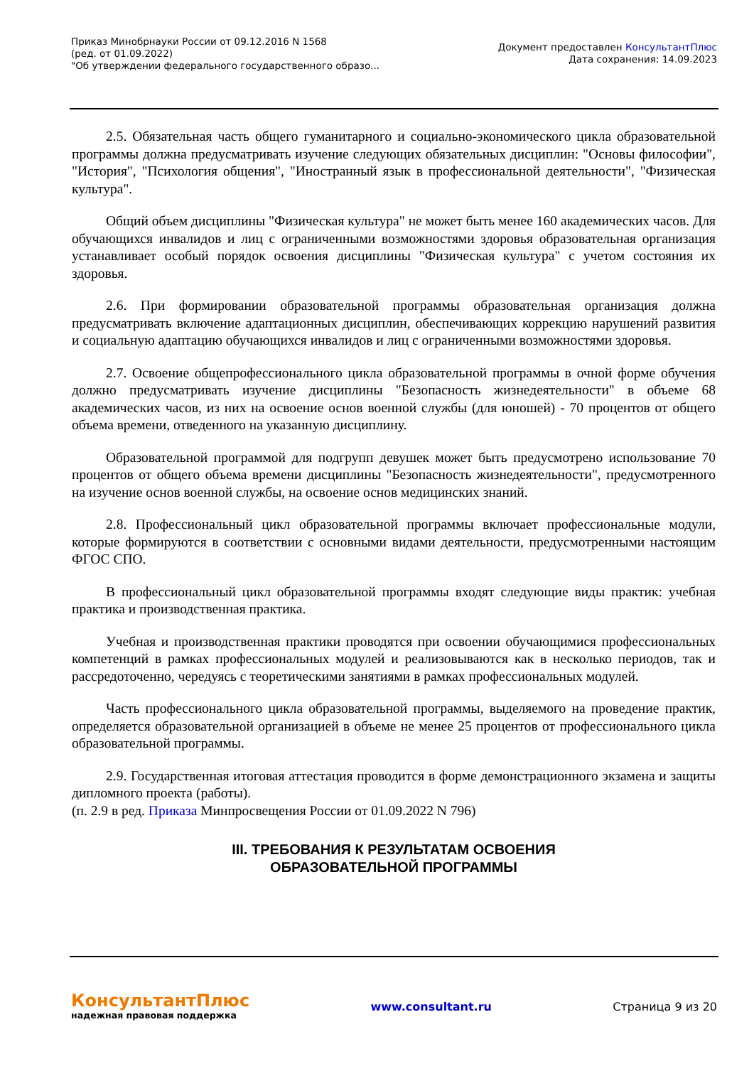Приказ Минобрнауки России от 09.12.2016 N 1568
(ред. от 01.09.2022)
"Об утверждении федерального государственного образо...
Документ предоставлен КонсультантПлюс
Дата сохранения: 14.09.2023
2.5. Обязательная часть общего гуманитарного и социально-экономического цикла образовательной программы должна предусматривать изучение следующих обязательных дисциплин: "Основы философии", "История", "Психология общения", "Иностранный язык в профессиональной деятельности", "Физическая культура".
Общий объем дисциплины "Физическая культура" не может быть менее 160 академических часов. Для обучающихся инвалидов и лиц с ограниченными возможностями здоровья образовательная организация устанавливает особый порядок освоения дисциплины "Физическая культура" с учетом состояния их здоровья.
2.6. При формировании образовательной программы образовательная организация должна предусматривать включение адаптационных дисциплин, обеспечивающих коррекцию нарушений развития и социальную адаптацию обучающихся инвалидов и лиц с ограниченными возможностями здоровья.
2.7. Освоение общепрофессионального цикла образовательной программы в очной форме обучения должно предусматривать изучение дисциплины "Безопасность жизнедеятельности" в объеме 68 академических часов, из них на освоение основ военной службы (для юношей) - 70 процентов от общего объема времени, отведенного на указанную дисциплину.
Образовательной программой для подгрупп девушек может быть предусмотрено использование 70 процентов от общего объема времени дисциплины "Безопасность жизнедеятельности", предусмотренного на изучение основ военной службы, на освоение основ медицинских знаний.
2.8. Профессиональный цикл образовательной программы включает профессиональные модули, которые формируются в соответствии с основными видами деятельности, предусмотренными настоящим ФГОС СПО.
В профессиональный цикл образовательной программы входят следующие виды практик: учебная практика и производственная практика.
Учебная и производственная практики проводятся при освоении обучающимися профессиональных компетенций в рамках профессиональных модулей и реализовываются как в несколько периодов, так и рассредоточенно, чередуясь с теоретическими занятиями в рамках профессиональных модулей.
Часть профессионального цикла образовательной программы, выделяемого на проведение практик, определяется образовательной организацией в объеме не менее 25 процентов от профессионального цикла образовательной программы.
2.9. Государственная итоговая аттестация проводится в форме демонстрационного экзамена и защиты дипломного проекта (работы).
(п. 2.9 в ред. Приказа Минпросвещения России от 01.09.2022 N 796)
III. ТРЕБОВАНИЯ К РЕЗУЛЬТАТАМ ОСВОЕНИЯ
ОБРАЗОВАТЕЛЬНОЙ ПРОГРАММЫ
КонсультантПлюс
надежная правовая поддержка
www.consultant.ru Страница 9 из 20